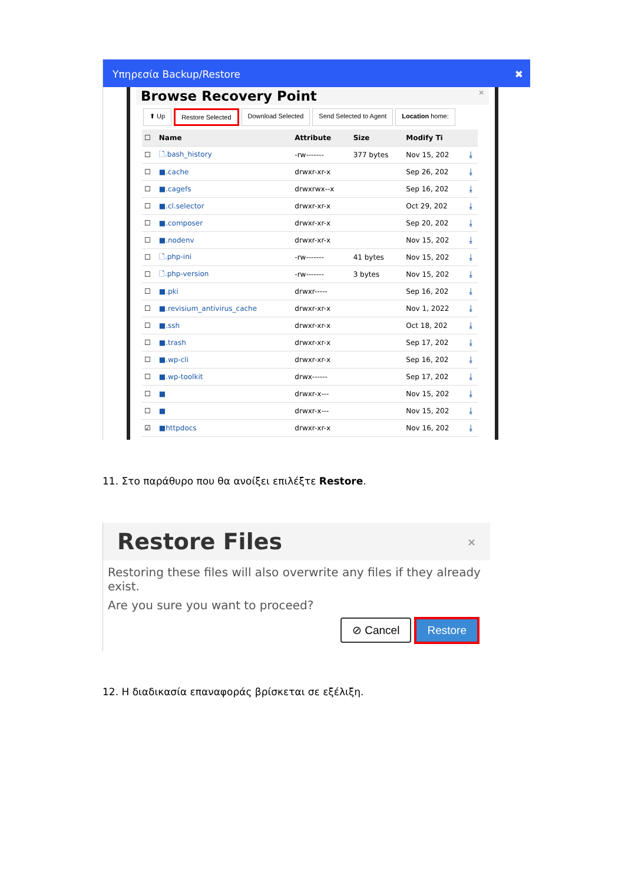Υπηρεσία Backup/Restore ✖
Browse Recovery Point ×
⬆ Up Restore Selected Download Selected Send Selected to Agent Location home:
| ☐ | Name | Attribute | Size | Modify Ti | |
| --- | --- | --- | --- | --- | --- |
| ☐ | 🗋.bash_history | -rw------- | 377 bytes | Nov 15, 202 | ⤓ |
| ☐ | ■.cache | drwxr-xr-x | | Sep 26, 202 | ⤓ |
| ☐ | ■.cagefs | drwxrwx--x | | Sep 16, 202 | ⤓ |
| ☐ | ■.cl.selector | drwxr-xr-x | | Oct 29, 202 | ⤓ |
| ☐ | ■.composer | drwxr-xr-x | | Sep 20, 202 | ⤓ |
| ☐ | ■.nodenv | drwxr-xr-x | | Nov 15, 202 | ⤓ |
| ☐ | 🗋.php-ini | -rw------- | 41 bytes | Nov 15, 202 | ⤓ |
| ☐ | 🗋.php-version | -rw------- | 3 bytes | Nov 15, 202 | ⤓ |
| ☐ | ■.pki | drwxr----- | | Sep 16, 202 | ⤓ |
| ☐ | ■.revisium_antivirus_cache | drwxr-xr-x | | Nov 1, 2022 | ⤓ |
| ☐ | ■.ssh | drwxr-xr-x | | Oct 18, 202 | ⤓ |
| ☐ | ■.trash | drwxr-xr-x | | Sep 17, 202 | ⤓ |
| ☐ | ■.wp-cli | drwxr-xr-x | | Sep 16, 202 | ⤓ |
| ☐ | ■.wp-toolkit | drwx------ | | Sep 17, 202 | ⤓ |
| ☐ | ■ | drwxr-x--- | | Nov 15, 202 | ⤓ |
| ☐ | ■ | drwxr-x--- | | Nov 15, 202 | ⤓ |
| ☑ | ■httpdocs | drwxr-xr-x | | Nov 16, 202 | ⤓ |
11. Στο παράθυρο που θα ανοίξει επιλέξτε Restore.
Restore Files ×
Restoring these files will also overwrite any files if they already exist.
Are you sure you want to proceed?
⊘ Cancel Restore
12. Η διαδικασία επαναφοράς βρίσκεται σε εξέλιξη.